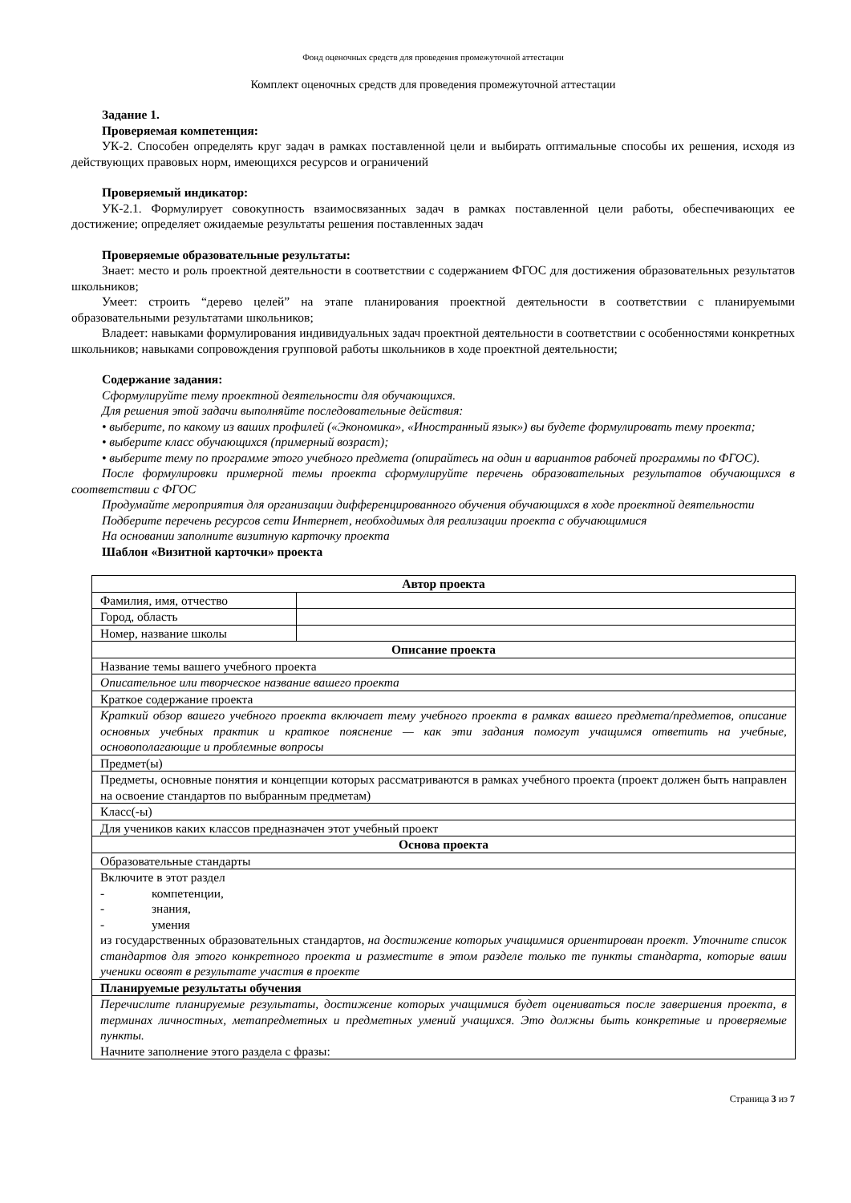Фонд оценочных средств для проведения промежуточной аттестации
Комплект оценочных средств для проведения промежуточной аттестации
Задание 1.
Проверяемая компетенция:
УК-2. Способен определять круг задач в рамках поставленной цели и выбирать оптимальные способы их решения, исходя из действующих правовых норм, имеющихся ресурсов и ограничений
Проверяемый индикатор:
УК-2.1. Формулирует совокупность взаимосвязанных задач в рамках поставленной цели работы, обеспечивающих ее достижение; определяет ожидаемые результаты решения поставленных задач
Проверяемые образовательные результаты:
Знает: место и роль проектной деятельности в соответствии с содержанием ФГОС для достижения образовательных результатов школьников;
Умеет: строить “дерево целей” на этапе планирования проектной деятельности в соответствии с планируемыми образовательными результатами школьников;
Владеет: навыками формулирования индивидуальных задач проектной деятельности в соответствии с особенностями конкретных школьников; навыками сопровождения групповой работы школьников в ходе проектной деятельности;
Содержание задания:
Сформулируйте тему проектной деятельности для обучающихся.
Для решения этой задачи выполняйте последовательные действия:
• выберите, по какому из ваших профилей («Экономика», «Иностранный язык») вы будете формулировать тему проекта;
• выберите класс обучающихся (примерный возраст);
• выберите тему по программе этого учебного предмета (опирайтесь на один и вариантов рабочей программы по ФГОС).
После формулировки примерной темы проекта сформулируйте перечень образовательных результатов обучающихся в соответствии с ФГОС
Продумайте мероприятия для организации дифференцированного обучения обучающихся в ходе проектной деятельности
Подберите перечень ресурсов сети Интернет, необходимых для реализации проекта с обучающимися
На основании заполните визитную карточку проекта
Шаблон «Визитной карточки» проекта
| Автор проекта | |
| Фамилия, имя, отчество | |
| Город, область | |
| Номер, название школы | |
| Описание проекта | |
| Название темы вашего учебного проекта | |
| Описательное или творческое название вашего проекта | |
| Краткое содержание проекта | |
| Краткий обзор вашего учебного проекта включает тему учебного проекта в рамках вашего предмета/предметов, описание основных учебных практик и краткое пояснение — как эти задания помогут учащимся ответить на учебные, основополагающие и проблемные вопросы | |
| Предмет(ы) | |
| Предметы, основные понятия и концепции которых рассматриваются в рамках учебного проекта (проект должен быть направлен на освоение стандартов по выбранным предметам) | |
| Класс(-ы) | |
| Для учеников каких классов предназначен этот учебный проект | |
| Основа проекта | |
| Образовательные стандарты | |
| Включите в этот раздел - компетенции, - знания, - умения из государственных образовательных стандартов, на достижение которых учащимися ориентирован проект. Уточните список стандартов для этого конкретного проекта и разместите в этом разделе только те пункты стандарта, которые ваши ученики освоят в результате участия в проекте | |
| Планируемые результаты обучения | |
| Перечислите планируемые результаты, достижение которых учащимися будет оцениваться после завершения проекта, в терминах личностных, метапредметных и предметных умений учащихся. Это должны быть конкретные и проверяемые пункты. Начните заполнение этого раздела с фразы: | |
Страница 3 из 7